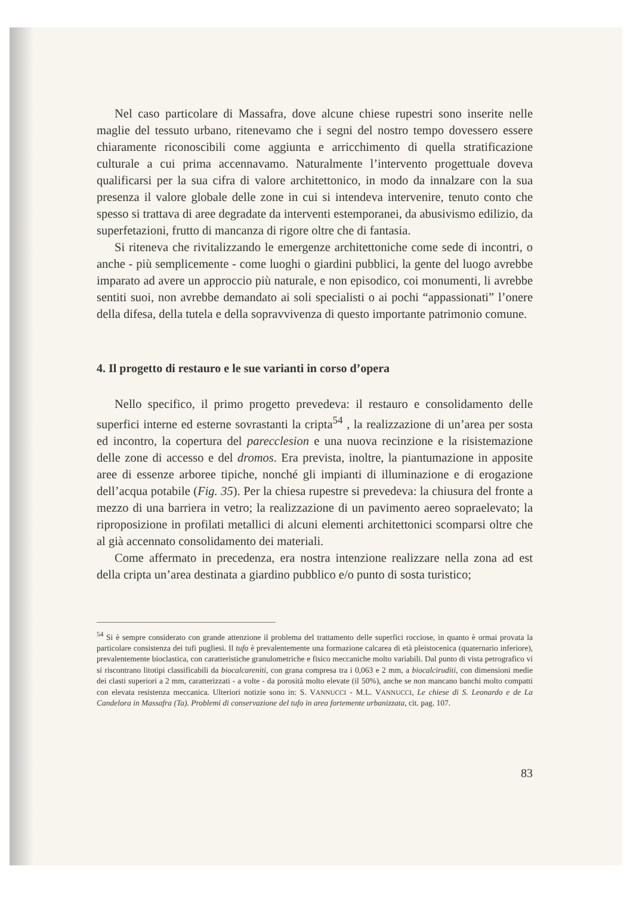Nel caso particolare di Massafra, dove alcune chiese rupestri sono inserite nelle maglie del tessuto urbano, ritenevamo che i segni del nostro tempo dovessero essere chiaramente riconoscibili come aggiunta e arricchimento di quella stratificazione culturale a cui prima accennavamo. Naturalmente l’intervento progettuale doveva qualificarsi per la sua cifra di valore architettonico, in modo da innalzare con la sua presenza il valore globale delle zone in cui si intendeva intervenire, tenuto conto che spesso si trattava di aree degradate da interventi estemporanei, da abusivismo edilizio, da superfetazioni, frutto di mancanza di rigore oltre che di fantasia.
Si riteneva che rivitalizzando le emergenze architettoniche come sede di incontri, o anche - più semplicemente - come luoghi o giardini pubblici, la gente del luogo avrebbe imparato ad avere un approccio più naturale, e non episodico, coi monumenti, li avrebbe sentiti suoi, non avrebbe demandato ai soli specialisti o ai pochi “appassionati” l’onere della difesa, della tutela e della sopravvivenza di questo importante patrimonio comune.
4. Il progetto di restauro e le sue varianti in corso d’opera
Nello specifico, il primo progetto prevedeva: il restauro e consolidamento delle superfici interne ed esterne sovrastanti la cripta<sup>54</sup> , la realizzazione di un’area per sosta ed incontro, la copertura del parecclesion e una nuova recinzione e la risistemazione delle zone di accesso e del dromos. Era prevista, inoltre, la piantumazione in apposite aree di essenze arboree tipiche, nonché gli impianti di illuminazione e di erogazione dell’acqua potabile (Fig. 35). Per la chiesa rupestre si prevedeva: la chiusura del fronte a mezzo di una barriera in vetro; la realizzazione di un pavimento aereo sopraelevato; la riproposizione in profilati metallici di alcuni elementi architettonici scomparsi oltre che al già accennato consolidamento dei materiali.
Come affermato in precedenza, era nostra intenzione realizzare nella zona ad est della cripta un’area destinata a giardino pubblico e/o punto di sosta turistico;
<sup>54</sup> Si è sempre considerato con grande attenzione il problema del trattamento delle superfici rocciose, in quanto è ormai provata la particolare consistenza dei tufi pugliesi. Il tufo è prevalentemente una formazione calcarea di età pleistocenica (quaternario inferiore), prevalentemente bioclastica, con caratteristiche granulometriche e fisico meccaniche molto variabili. Dal punto di vista petrografico vi si riscontrano litotipi classificabili da biocalcareniti, con grana compresa tra i 0,063 e 2 mm, a biocalciruditi, con dimensioni medie dei clasti superiori a 2 mm, caratterizzati - a volte - da porosità molto elevate (il 50%), anche se non mancano banchi molto compatti con elevata resistenza meccanica. Ulteriori notizie sono in: S. VANNUCCI - M.L. VANNUCCI, Le chiese di S. Leonardo e de La Candelora in Massafra (Ta). Problemi di conservazione del tufo in area fortemente urbanizzata, cit. pag. 107.
83